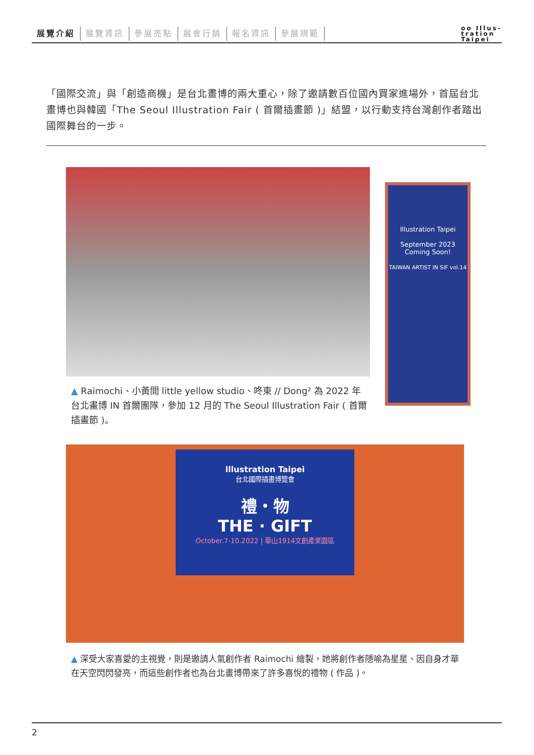展覽介紹 展覽資訊 參展亮點 展會行銷 報名資訊 參展規範
oo Illus-
tration
Taipei
「國際交流」與「創造商機」是台北畫博的兩大重心，除了邀請數百位國內買家進場外，首屆台北畫博也與韓國「The Seoul Illustration Fair ( 首爾插畫節 )」結盟，以行動支持台灣創作者踏出國際舞台的一步。
Illustration Taipei
September 2023
Coming Soon!
TAIWAN ARTIST IN SIF vol.14
▲ Raimochi、小黃間 little yellow studio、咚東 // Dong² 為 2022 年台北畫博 IN 首爾團隊，參加 12 月的 The Seoul Illustration Fair ( 首爾插畫節 )。
Illustration Taipei
台北國際插畫博覽會
禮・物
THE · GIFT
October.7-10.2022 | 華山1914文創產業園區
▲ 深受大家喜愛的主視覺，則是邀請人氣創作者 Raimochi 繪製，她將創作者隱喻為星星、因自身才華在天空閃閃發亮，而這些創作者也為台北畫博帶來了許多喜悅的禮物 ( 作品 )。
2